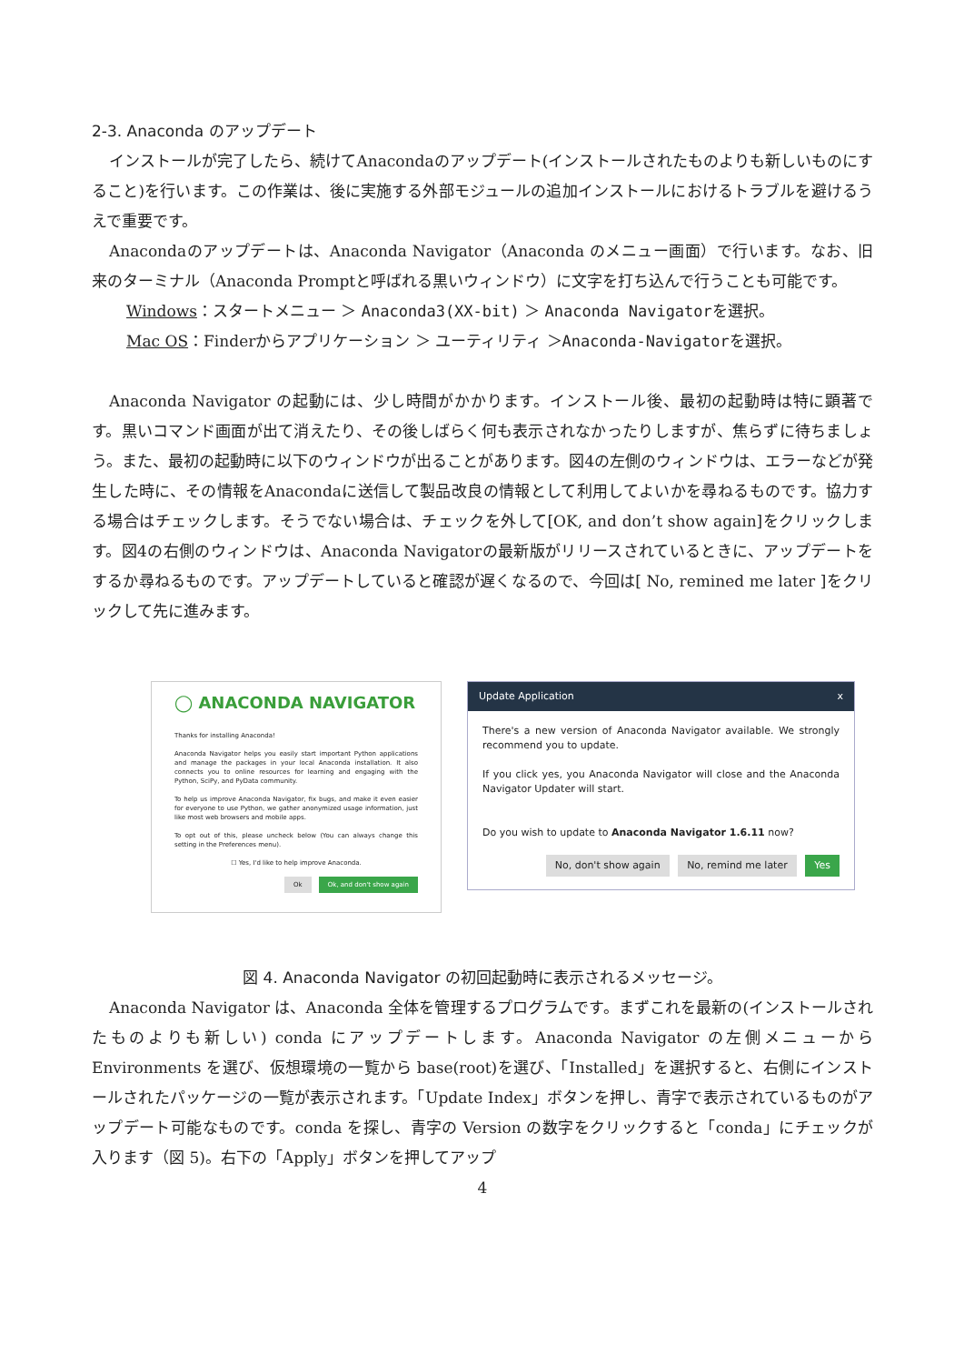2-3. Anaconda のアップデート
インストールが完了したら、続けてAnacondaのアップデート(インストールされたものよりも新しいものにすること)を行います。この作業は、後に実施する外部モジュールの追加インストールにおけるトラブルを避けるうえで重要です。
Anacondaのアップデートは、Anaconda Navigator（Anaconda のメニュー画面）で行います。なお、旧来のターミナル（Anaconda Promptと呼ばれる黒いウィンドウ）に文字を打ち込んで行うことも可能です。
Windows：スタートメニュー ＞ Anaconda3(XX-bit) ＞ Anaconda Navigatorを選択。
Mac OS：Finderからアプリケーション ＞ ユーティリティ ＞Anaconda-Navigatorを選択。
Anaconda Navigator の起動には、少し時間がかかります。インストール後、最初の起動時は特に顕著です。黒いコマンド画面が出て消えたり、その後しばらく何も表示されなかったりしますが、焦らずに待ちましょう。また、最初の起動時に以下のウィンドウが出ることがあります。図4の左側のウィンドウは、エラーなどが発生した時に、その情報をAnacondaに送信して製品改良の情報として利用してよいかを尋ねるものです。協力する場合はチェックします。そうでない場合は、チェックを外して[OK, and don’t show again]をクリックします。図4の右側のウィンドウは、Anaconda Navigatorの最新版がリリースされているときに、アップデートをするか尋ねるものです。アップデートしていると確認が遅くなるので、今回は[ No, remined me later ]をクリックして先に進みます。
◯ ANACONDA NAVIGATOR
Thanks for installing Anaconda!
Anaconda Navigator helps you easily start important Python applications and manage the packages in your local Anaconda installation. It also connects you to online resources for learning and engaging with the Python, SciPy, and PyData community.
To help us improve Anaconda Navigator, fix bugs, and make it even easier for everyone to use Python, we gather anonymized usage information, just like most web browsers and mobile apps.
To opt out of this, please uncheck below (You can always change this setting in the Preferences menu).
☐ Yes, I'd like to help improve Anaconda.
Ok Ok, and don't show again
Update Application x
There's a new version of Anaconda Navigator available. We strongly recommend you to update.
If you click yes, you Anaconda Navigator will close and the Anaconda Navigator Updater will start.
Do you wish to update to Anaconda Navigator 1.6.11 now?
No, don't show again No, remind me later Yes
図 4. Anaconda Navigator の初回起動時に表示されるメッセージ。
Anaconda Navigator は、Anaconda 全体を管理するプログラムです。まずこれを最新の(インストールされたものよりも新しい) conda にアップデートします。Anaconda Navigator の左側メニューから Environments を選び、仮想環境の一覧から base(root)を選び、「Installed」を選択すると、右側にインストールされたパッケージの一覧が表示されます。「Update Index」ボタンを押し、青字で表示されているものがアップデート可能なものです。conda を探し、青字の Version の数字をクリックすると「conda」にチェックが入ります（図 5)。右下の「Apply」ボタンを押してアップ
4